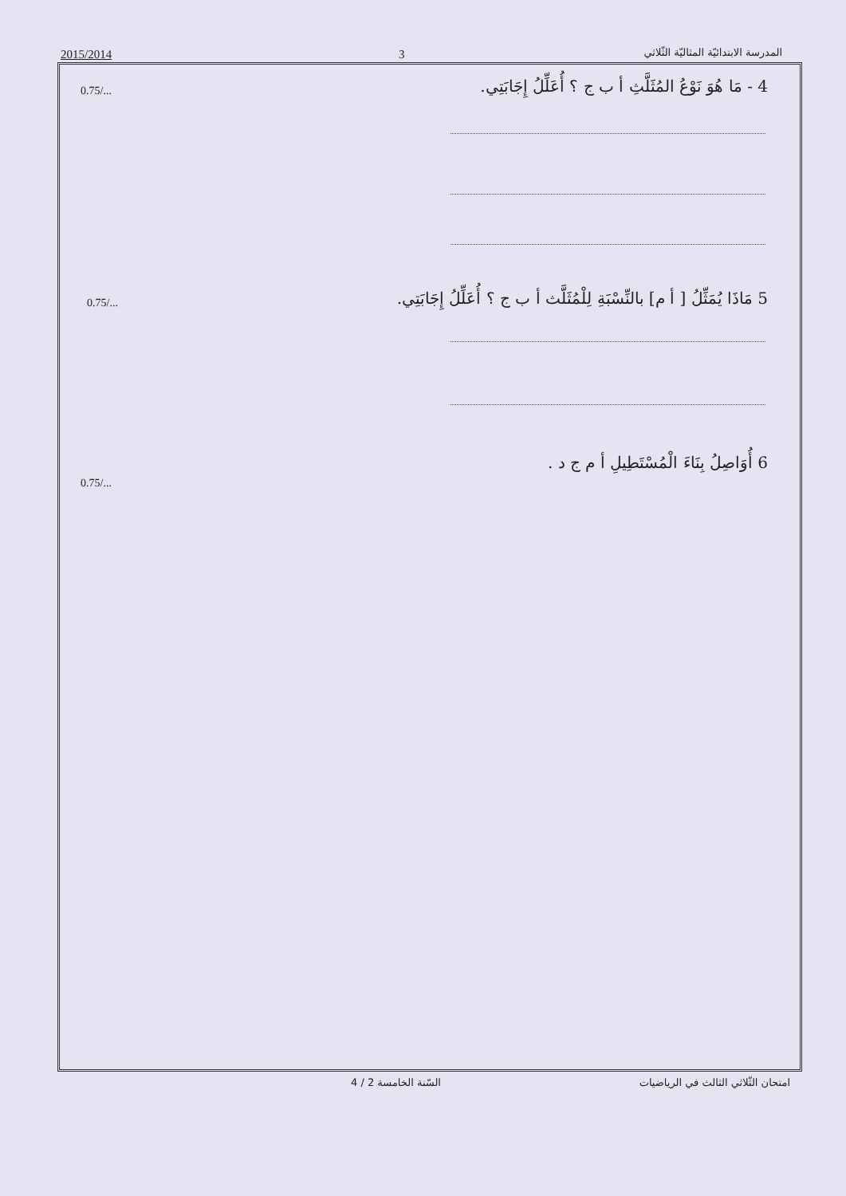المدرسة الابتدائيّة المثاليّة الثّلاثي 3 2015/2014
0.75/... 4 - مَا هُوَ نَوْعُ المُثَلَّثِ أ ب ج ؟ أُعَلِّلُ إِجَابَتِي.
0.75/... 5 مَاذَا يُمَثِّلُ [ أ م] بالنِّسْبَةِ لِلْمُثَلَّث أ ب ج ؟ أُعَلِّلُ إِجَابَتِي.
0.75/... 6 أُوَاصِلُ بِنَاءَ الْمُسْتَطِيلِ أ م ج د .
امتحان الثّلاثي الثالث في الرياضيات 4 / 2 السّنة الخامسة